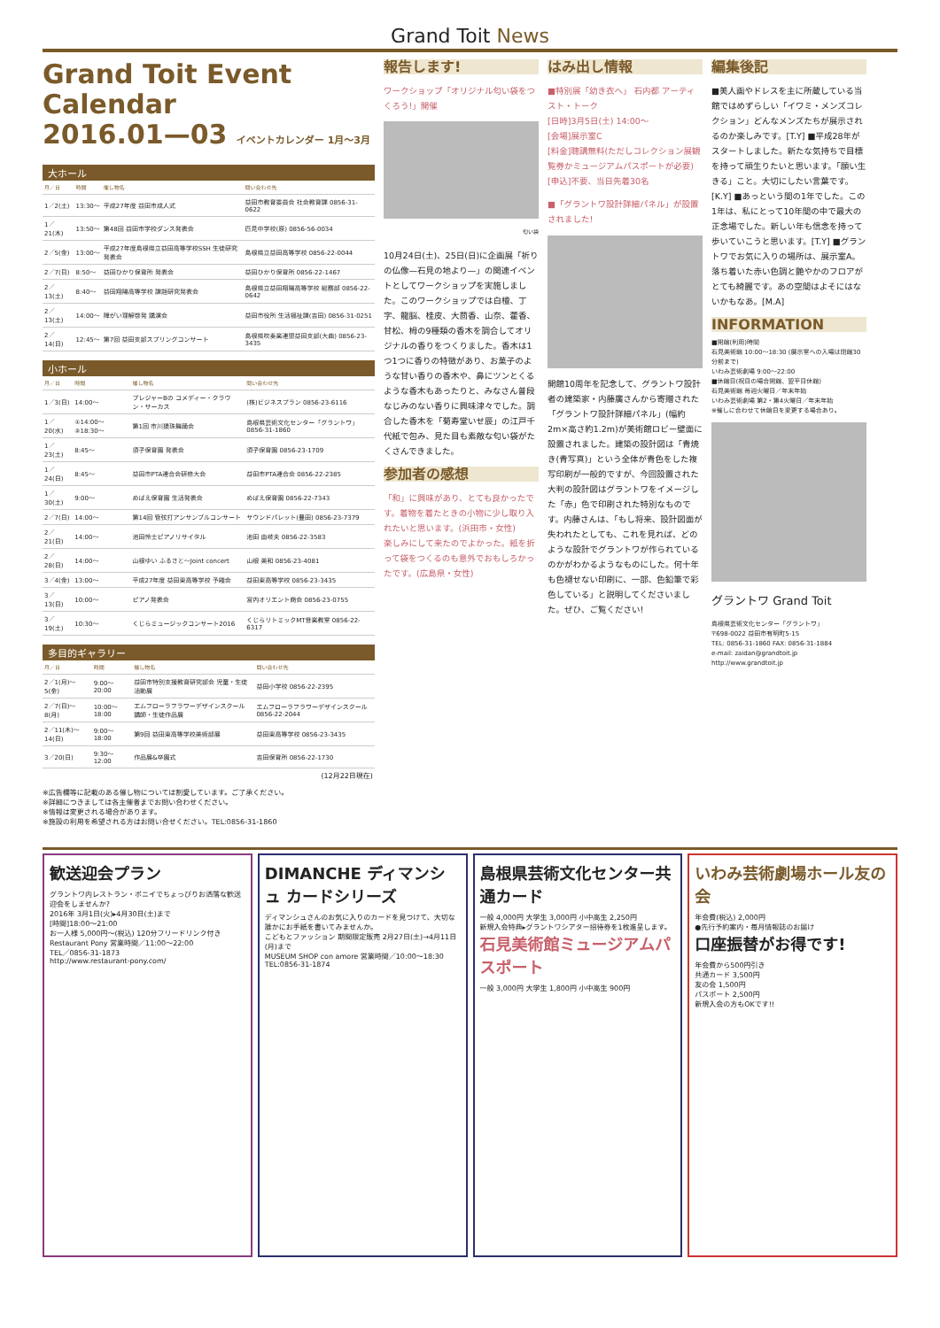Grand Toit News
Grand Toit Event Calendar
2016.01—03 イベントカレンダー 1月〜3月
大ホール
| 月／日 | 時間 | 催し物名 | 問い合わせ先 |
| --- | --- | --- | --- |
| 1／2(土) | 13:30〜 | 平成27年度 益田市成人式 | 益田市教育委員会 社会教育課 0856-31-0622 |
| 1／21(木) | 13:50〜 | 第48回 益田市学校ダンス発表会 | 匹見中学校(原) 0856-56-0034 |
| 2／5(金) | 13:00〜 | 平成27年度島根県立益田高等学校SSH 生徒研究発表会 | 島根県立益田高等学校 0856-22-0044 |
| 2／7(日) | 8:50〜 | 益田ひかり保育所 発表会 | 益田ひかり保育所 0856-22-1467 |
| 2／13(土) | 8:40〜 | 益田翔陽高等学校 課題研究発表会 | 島根県立益田翔陽高等学校 総務部 0856-22-0642 |
| 2／13(土) | 14:00〜 | 障がい理解啓発 講演会 | 益田市役所 生活福祉課(吉田) 0856-31-0251 |
| 2／14(日) | 12:45〜 | 第7回 益田支部スプリングコンサート | 島根県吹奏楽連盟益田支部(大曲) 0856-23-3435 |
小ホール
| 月／日 | 時間 | 催し物名 | 問い合わせ先 |
| --- | --- | --- | --- |
| 1／3(日) | 14:00〜 | プレジャーBの コメディー・クラウン・サーカス | (株)ビジネスプラン 0856-23-6116 |
| 1／20(水) | ①14:00〜 ②18:30〜 | 第1回 市川猿珠舞踊会 | 島根県芸術文化センター「グラントワ」 0856-31-1860 |
| 1／23(土) | 8:45〜 | 須子保育園 発表会 | 須子保育園 0856-23-1709 |
| 1／24(日) | 8:45〜 | 益田市PTA連合会研修大会 | 益田市PTA連合会 0856-22-2385 |
| 1／30(土) | 9:00〜 | めばえ保育園 生活発表会 | めばえ保育園 0856-22-7343 |
| 2／7(日) | 14:00〜 | 第14回 管弦打アンサンブルコンサート | サウンドパレット(豊田) 0856-23-7379 |
| 2／21(日) | 14:00〜 | 池田怜士ピアノリサイタル | 池田 由岐夫 0856-22-3583 |
| 2／28(日) | 14:00〜 | 山根ゆい ふるさと〜Joint concert | 山根 美和 0856-23-4081 |
| 3／4(金) | 13:00〜 | 平成27年度 益田東高等学校 予餞会 | 益田東高等学校 0856-23-3435 |
| 3／13(日) | 10:00〜 | ピアノ発表会 | 宮内オリエント商会 0856-23-0755 |
| 3／19(土) | 10:30〜 | くじらミュージックコンサート2016 | くじらリトミックMT音楽教室 0856-22-6317 |
多目的ギャラリー
| 月／日 | 時間 | 催し物名 | 問い合わせ先 |
| --- | --- | --- | --- |
| 2／1(月)〜5(金) | 9:00〜20:00 | 益田市特別支援教育研究部会 児童・生徒活動展 | 益田小学校 0856-22-2395 |
| 2／7(日)〜8(月) | 10:00〜18:00 | エムフローラフラワーデザインスクール 講師・生徒作品展 | エムフローラフラワーデザインスクール 0856-22-2044 |
| 2／11(木)〜14(日) | 9:00〜18:00 | 第9回 益田東高等学校美術部展 | 益田東高等学校 0856-23-3435 |
| 3／20(日) | 9:30〜12:00 | 作品展&卒園式 | 吉田保育所 0856-22-1730 |
(12月22日現在)
※広告欄等に記載のある催し物については割愛しています。ご了承ください。
※詳細につきましては各主催者までお問い合わせください。
※情報は変更される場合があります。
※施設の利用を希望される方はお問い合せください。TEL:0856-31-1860
報告します!
ワークショップ「オリジナル匂い袋をつくろう!」開催
匂い袋
10月24日(土)、25日(日)に企画展「祈りの仏像—石見の地より—」の関連イベントとしてワークショップを実施しました。このワークショップでは白檀、丁字、龍脳、桂皮、大茴香、山奈、藿香、甘松、栂の9種類の香木を調合してオリジナルの香りをつくりました。香木は1つ1つに香りの特徴があり、お菓子のような甘い香りの香木や、鼻にツンとくるような香木もあったりと、みなさん普段なじみのない香りに興味津々でした。調合した香木を「菊寿堂いせ辰」の江戸千代紙で包み、見た目も素敵な匂い袋がたくさんできました。
参加者の感想
「和」に興味があり、とても良かったです。着物を着たときの小物に少し取り入れたいと思います。(浜田市・女性)
楽しみにして来たのでよかった。紙を折って袋をつくるのも意外でおもしろかったです。(広島県・女性)
はみ出し情報
■特別展「幼き衣へ」 石内都 アーティスト・トーク
[日時]3月5日(土) 14:00〜
[会場]展示室C
[料金]聴講無料(ただしコレクション展観覧券かミュージアムパスポートが必要)
[申込]不要、当日先着30名
■「グラントワ設計詳細パネル」が設置されました!
開館10周年を記念して、グラントワ設計者の建築家・内藤廣さんから寄贈された「グラントワ設計詳細パネル」(幅約2m×高さ約1.2m)が美術館ロビー壁面に設置されました。建築の設計図は「青焼き(青写真)」という全体が青色をした複写印刷が一般的ですが、今回設置された大判の設計図はグラントワをイメージした「赤」色で印刷された特別なものです。内藤さんは、「もし将来、設計図面が失われたとしても、これを見れば、どのような設計でグラントワが作られているのかがわかるようなものにした。何十年も色褪せない印刷に、一部、色鉛筆で彩色している」と説明してくださいました。ぜひ、ご覧ください!
編集後記
■美人画やドレスを主に所蔵している当館ではめずらしい「イワミ・メンズコレクション」どんなメンズたちが展示されるのか楽しみです。[T.Y] ■平成28年がスタートしました。新たな気持ちで目標を持って頑生りたいと思います。「願い生きる」こと。大切にしたい言葉です。[K.Y] ■あっという間の1年でした。この1年は、私にとって10年間の中で最大の正念場でした。新しい年も信念を持って歩いていこうと思います。[T.Y] ■グラントワでお気に入りの場所は、展示室A。落ち着いた赤い色調と艶やかのフロアがとても綺麗です。あの空間はよそにはないかもなあ。[M.A]
INFORMATION
■開館(利用)時間
石見美術館 10:00〜18:30 (展示室への入場は閉館30分前まで)
いわみ芸術劇場 9:00〜22:00
■休館日(祝日の場合開館、翌平日休館)
石見美術館 毎週火曜日／年末年始
いわみ芸術劇場 第2・第4火曜日／年末年始
※催しに合わせて休館日を変更する場合あり。
グラントワ Grand Toit
島根県芸術文化センター「グラントワ」
〒698-0022 益田市有明町5-15
TEL: 0856-31-1860 FAX: 0856-31-1884
e-mail: zaidan@grandtoit.jp
http://www.grandtoit.jp
歓送迎会プラン
グラントワ内レストラン・ポニイでちょっぴりお洒落な歓送迎会をしませんか?
2016年 3月1日(火)▸4月30日(土)まで
[時間]18:00〜21:00
お一人様 5,000円〜(税込) 120分フリードリンク付き
Restaurant Pony 営業時間／11:00〜22:00
TEL／0856-31-1873
http://www.restaurant-pony.com/
DIMANCHE ディマンシュ カードシリーズ
ディマンシュさんのお気に入りのカードを見つけて、大切な誰かにお手紙を書いてみませんか。
こどもとファッション 期間限定販売 2月27日(土)→4月11日(月)まで
MUSEUM SHOP con amore 営業時間／10:00〜18:30 TEL:0856-31-1874
島根県芸術文化センター共通カード
一般 4,000円 大学生 3,000円 小中高生 2,250円
新規入会特典▸グラントワシアター招待券を1枚進呈します。
石見美術館ミュージアムパスポート
一般 3,000円 大学生 1,800円 小中高生 900円
いわみ芸術劇場ホール友の会
年会費(税込) 2,000円
●先行予約案内・毎月情報誌のお届け
口座振替がお得です!
年会費から500円引き
共通カード 3,500円
友の会 1,500円
パスポート 2,500円
新規入会の方もOKです!!